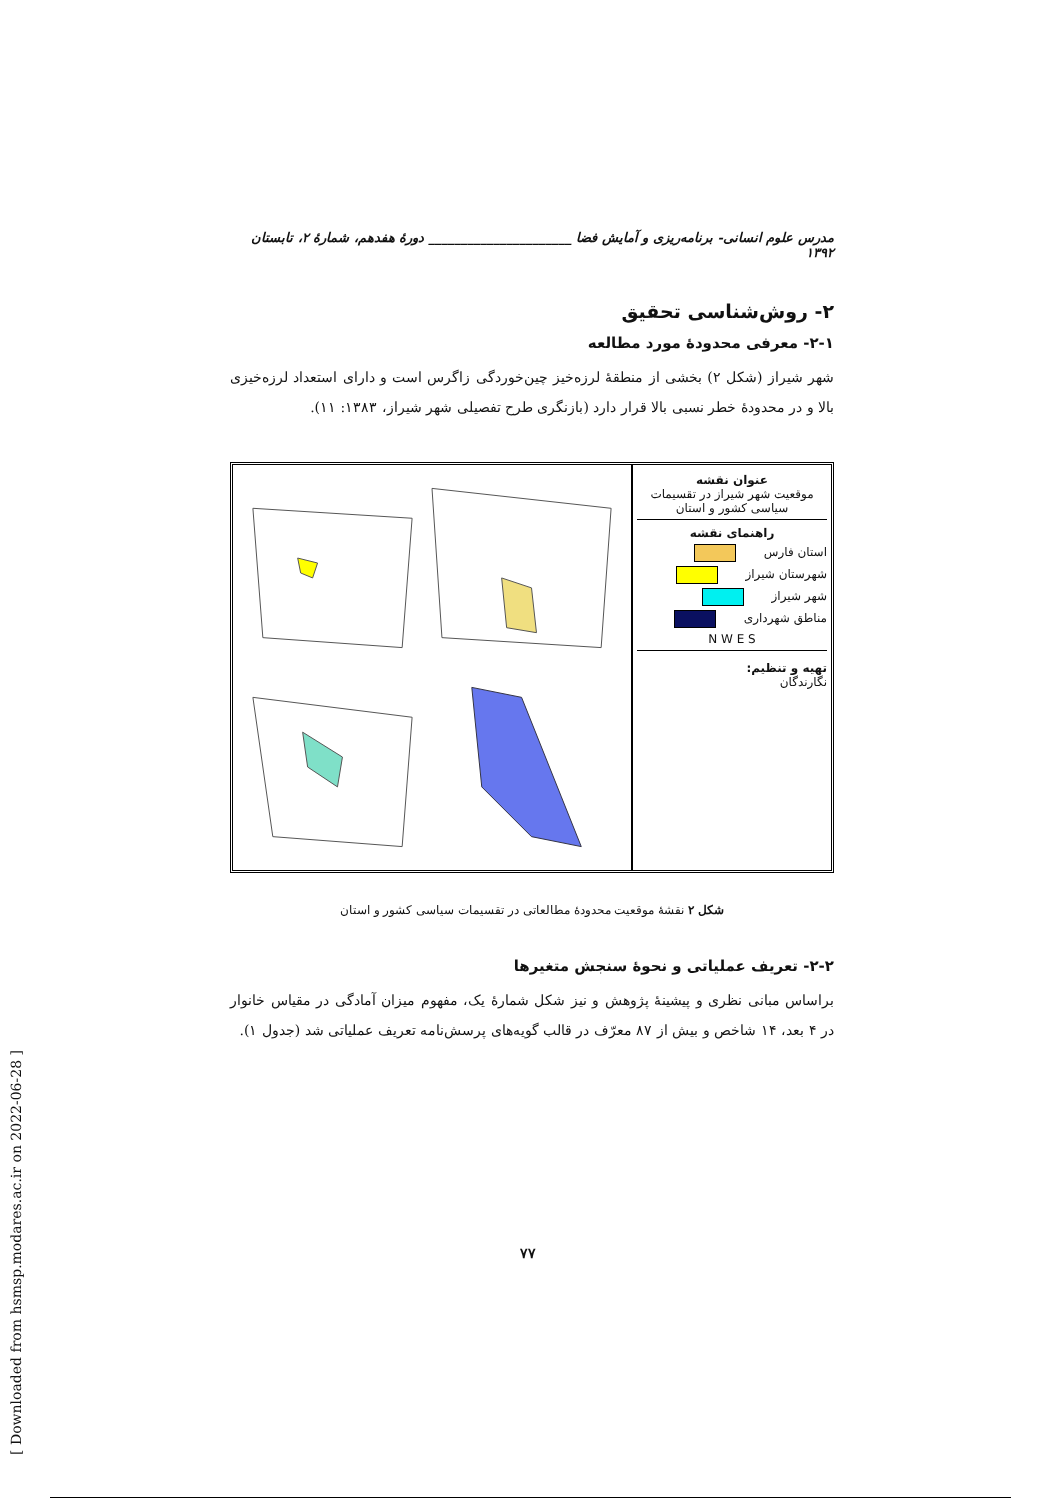مدرس علوم انسانی- برنامه‌ریزی و آمایش فضا ______________________ دورهٔ هفدهم، شمارهٔ ۲، تابستان ۱۳۹۲
۲- روش‌شناسی تحقیق
۲-۱- معرفی محدودهٔ مورد مطالعه
شهر شیراز (شکل ۲) بخشی از منطقهٔ لرزه‌خیز چین‌خوردگی زاگرس است و دارای استعداد لرزه‌خیزی بالا و در محدودهٔ خطر نسبی بالا قرار دارد (بازنگری طرح تفصیلی شهر شیراز، ۱۳۸۳: ۱۱).
عنوان نقشه
موقعیت شهر شیراز در تقسیمات سیاسی کشور و استان
راهنمای نقشه
استان فارس
شهرستان شیراز
شهر شیراز
مناطق شهرداری
N W E S
تهیه و تنظیم:
نگارندگان
شکل ۲ نقشهٔ موقعیت محدودهٔ مطالعاتی در تقسیمات سیاسی کشور و استان
۲-۲- تعریف عملیاتی و نحوهٔ سنجش متغیرها
براساس مبانی نظری و پیشینهٔ پژوهش و نیز شکل شمارهٔ یک، مفهوم میزان آمادگی در مقیاس خانوار در ۴ بعد، ۱۴ شاخص و بیش از ۸۷ معرّف در قالب گویه‌های پرسش‌نامه تعریف عملیاتی شد (جدول ۱).
۷۷
[ Downloaded from hsmsp.modares.ac.ir on 2022-06-28 ]